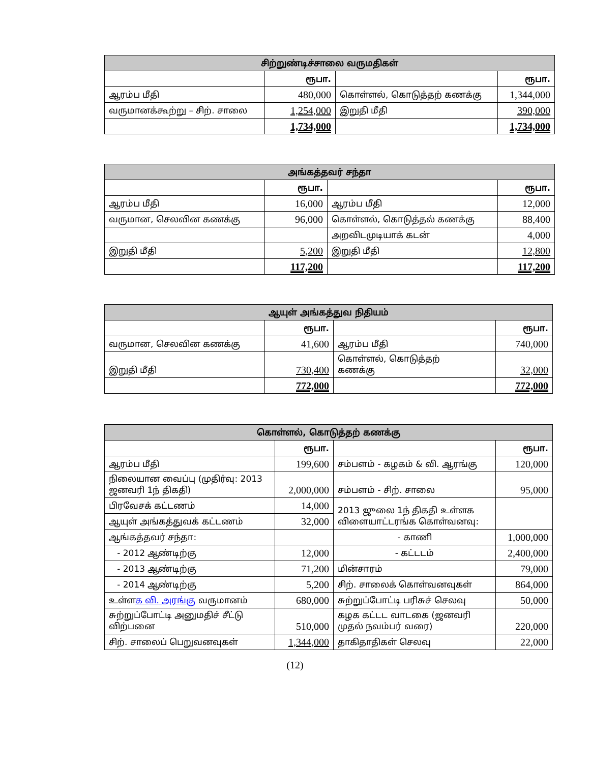| சிற்றுண்டிச்சாலை வருமதிகள் | | | |
| --- | --- | --- | --- |
| | ரூபா. | | ரூபா. |
| ஆரம்ப மீதி | 480,000 | கொள்ளல், கொடுத்தற் கணக்கு | 1,344,000 |
| வருமானக்கூற்று – சிற். சாலை | 1,254,000 | இறுதி மீதி | 390,000 |
| | 1,734,000 | | 1,734,000 |
| அங்கத்தவர் சந்தா | | | |
| --- | --- | --- | --- |
| | ரூபா. | | ரூபா. |
| ஆரம்ப மீதி | 16,000 | ஆரம்ப மீதி | 12,000 |
| வருமான, செலவின கணக்கு | 96,000 | கொள்ளல், கொடுத்தல் கணக்கு | 88,400 |
| | | அறவிடமுடியாக் கடன் | 4,000 |
| இறுதி மீதி | 5,200 | இறுதி மீதி | 12,800 |
| | 117,200 | | 117,200 |
| ஆயுள் அங்கத்துவ நிதியம் | | | |
| --- | --- | --- | --- |
| | ரூபா. | | ரூபா. |
| வருமான, செலவின கணக்கு | 41,600 | ஆரம்ப மீதி | 740,000 |
| இறுதி மீதி | 730,400 | கொள்ளல், கொடுத்தற் கணக்கு | 32,000 |
| | 772,000 | | 772,000 |
| கொள்ளல், கொடுத்தற் கணக்கு | | | |
| --- | --- | --- | --- |
| | ரூபா. | | ரூபா. |
| ஆரம்ப மீதி | 199,600 | சம்பளம் - கழகம் & வி. ஆரங்கு | 120,000 |
| நிலையான வைப்பு (முதிர்வு: 2013 ஜனவரி 1ந் திகதி) | 2,000,000 | சம்பளம் - சிற். சாலை | 95,000 |
| பிரவேசக் கட்டணம் | 14,000 | 2013 ஜுலை 1ந் திகதி உள்ளக விளையாட்டரங்க கொள்வனவு: | |
| ஆயுள் அங்கத்துவக் கட்டணம் | 32,000 | | |
| ஆங்கத்தவர் சந்தா: | | - காணி | 1,000,000 |
| - 2012 ஆண்டிற்கு | 12,000 | - கட்டடம் | 2,400,000 |
| - 2013 ஆண்டிற்கு | 71,200 | மின்சாரம் | 79,000 |
| - 2014 ஆண்டிற்கு | 5,200 | சிற். சாலைக் கொள்வனவுகள் | 864,000 |
| உள்ள க வி. அரங்கு வருமானம் | 680,000 | சுற்றுப்போட்டி பரிசுச் செலவு | 50,000 |
| சுற்றுப்போட்டி அனுமதிச் சீட்டு விற்பனை | 510,000 | கழக கட்டட வாடகை (ஜனவரி முதல் நவம்பர் வரை) | 220,000 |
| சிற். சாலைப் பெறுவனவுகள் | 1,344,000 | தாகிதாதிகள் செலவு | 22,000 |
(12)